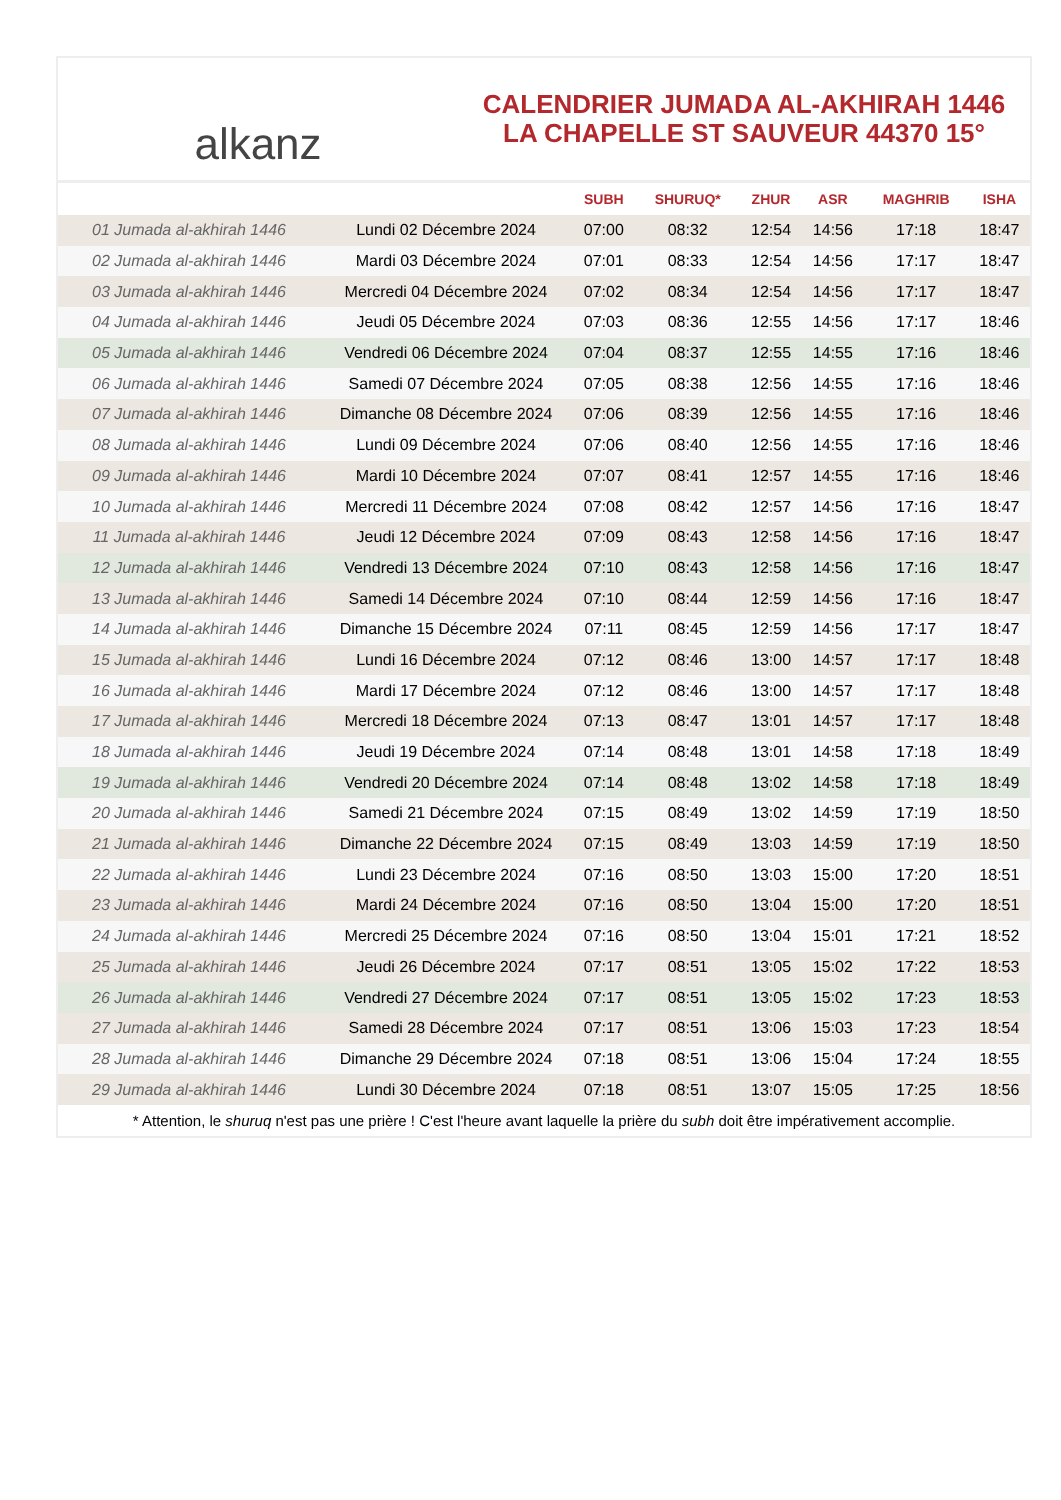alkanz
CALENDRIER JUMADA AL-AKHIRAH 1446
LA CHAPELLE ST SAUVEUR 44370 15°
| | | SUBH | SHURUQ* | ZHUR | ASR | MAGHRIB | ISHA |
| --- | --- | --- | --- | --- | --- | --- | --- |
| 01 Jumada al-akhirah 1446 | Lundi 02 Décembre 2024 | 07:00 | 08:32 | 12:54 | 14:56 | 17:18 | 18:47 |
| 02 Jumada al-akhirah 1446 | Mardi 03 Décembre 2024 | 07:01 | 08:33 | 12:54 | 14:56 | 17:17 | 18:47 |
| 03 Jumada al-akhirah 1446 | Mercredi 04 Décembre 2024 | 07:02 | 08:34 | 12:54 | 14:56 | 17:17 | 18:47 |
| 04 Jumada al-akhirah 1446 | Jeudi 05 Décembre 2024 | 07:03 | 08:36 | 12:55 | 14:56 | 17:17 | 18:46 |
| 05 Jumada al-akhirah 1446 | Vendredi 06 Décembre 2024 | 07:04 | 08:37 | 12:55 | 14:55 | 17:16 | 18:46 |
| 06 Jumada al-akhirah 1446 | Samedi 07 Décembre 2024 | 07:05 | 08:38 | 12:56 | 14:55 | 17:16 | 18:46 |
| 07 Jumada al-akhirah 1446 | Dimanche 08 Décembre 2024 | 07:06 | 08:39 | 12:56 | 14:55 | 17:16 | 18:46 |
| 08 Jumada al-akhirah 1446 | Lundi 09 Décembre 2024 | 07:06 | 08:40 | 12:56 | 14:55 | 17:16 | 18:46 |
| 09 Jumada al-akhirah 1446 | Mardi 10 Décembre 2024 | 07:07 | 08:41 | 12:57 | 14:55 | 17:16 | 18:46 |
| 10 Jumada al-akhirah 1446 | Mercredi 11 Décembre 2024 | 07:08 | 08:42 | 12:57 | 14:56 | 17:16 | 18:47 |
| 11 Jumada al-akhirah 1446 | Jeudi 12 Décembre 2024 | 07:09 | 08:43 | 12:58 | 14:56 | 17:16 | 18:47 |
| 12 Jumada al-akhirah 1446 | Vendredi 13 Décembre 2024 | 07:10 | 08:43 | 12:58 | 14:56 | 17:16 | 18:47 |
| 13 Jumada al-akhirah 1446 | Samedi 14 Décembre 2024 | 07:10 | 08:44 | 12:59 | 14:56 | 17:16 | 18:47 |
| 14 Jumada al-akhirah 1446 | Dimanche 15 Décembre 2024 | 07:11 | 08:45 | 12:59 | 14:56 | 17:17 | 18:47 |
| 15 Jumada al-akhirah 1446 | Lundi 16 Décembre 2024 | 07:12 | 08:46 | 13:00 | 14:57 | 17:17 | 18:48 |
| 16 Jumada al-akhirah 1446 | Mardi 17 Décembre 2024 | 07:12 | 08:46 | 13:00 | 14:57 | 17:17 | 18:48 |
| 17 Jumada al-akhirah 1446 | Mercredi 18 Décembre 2024 | 07:13 | 08:47 | 13:01 | 14:57 | 17:17 | 18:48 |
| 18 Jumada al-akhirah 1446 | Jeudi 19 Décembre 2024 | 07:14 | 08:48 | 13:01 | 14:58 | 17:18 | 18:49 |
| 19 Jumada al-akhirah 1446 | Vendredi 20 Décembre 2024 | 07:14 | 08:48 | 13:02 | 14:58 | 17:18 | 18:49 |
| 20 Jumada al-akhirah 1446 | Samedi 21 Décembre 2024 | 07:15 | 08:49 | 13:02 | 14:59 | 17:19 | 18:50 |
| 21 Jumada al-akhirah 1446 | Dimanche 22 Décembre 2024 | 07:15 | 08:49 | 13:03 | 14:59 | 17:19 | 18:50 |
| 22 Jumada al-akhirah 1446 | Lundi 23 Décembre 2024 | 07:16 | 08:50 | 13:03 | 15:00 | 17:20 | 18:51 |
| 23 Jumada al-akhirah 1446 | Mardi 24 Décembre 2024 | 07:16 | 08:50 | 13:04 | 15:00 | 17:20 | 18:51 |
| 24 Jumada al-akhirah 1446 | Mercredi 25 Décembre 2024 | 07:16 | 08:50 | 13:04 | 15:01 | 17:21 | 18:52 |
| 25 Jumada al-akhirah 1446 | Jeudi 26 Décembre 2024 | 07:17 | 08:51 | 13:05 | 15:02 | 17:22 | 18:53 |
| 26 Jumada al-akhirah 1446 | Vendredi 27 Décembre 2024 | 07:17 | 08:51 | 13:05 | 15:02 | 17:23 | 18:53 |
| 27 Jumada al-akhirah 1446 | Samedi 28 Décembre 2024 | 07:17 | 08:51 | 13:06 | 15:03 | 17:23 | 18:54 |
| 28 Jumada al-akhirah 1446 | Dimanche 29 Décembre 2024 | 07:18 | 08:51 | 13:06 | 15:04 | 17:24 | 18:55 |
| 29 Jumada al-akhirah 1446 | Lundi 30 Décembre 2024 | 07:18 | 08:51 | 13:07 | 15:05 | 17:25 | 18:56 |
* Attention, le shuruq n'est pas une prière ! C'est l'heure avant laquelle la prière du subh doit être impérativement accomplie.